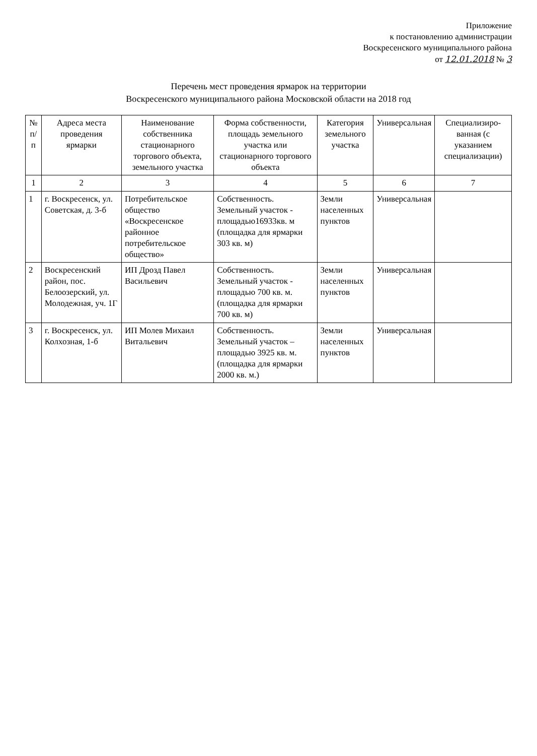Приложение
к постановлению администрации
Воскресенского муниципального района
от 12.01.2018 № 3
Перечень мест проведения ярмарок на территории
Воскресенского муниципального района Московской области на 2018 год
| № п/п | Адреса места проведения ярмарки | Наименование собственника стационарного торгового объекта, земельного участка | Форма собственности, площадь земельного участка или стационарного торгового объекта | Категория земельного участка | Универсальная | Специализиро-ванная (с указанием специализации) |
| --- | --- | --- | --- | --- | --- | --- |
| 1 | 2 | 3 | 4 | 5 | 6 | 7 |
| 1 | г. Воскресенск, ул. Советская, д. 3-б | Потребительское общество «Воскресенское районное потребительское общество» | Собственность. Земельный участок - площадью16933кв. м (площадка для ярмарки 303 кв. м) | Земли населенных пунктов | Универсальная | |
| 2 | Воскресенский район, пос. Белоозерский, ул. Молодежная, уч. 1Г | ИП Дрозд Павел Васильевич | Собственность. Земельный участок - площадью 700 кв. м. (площадка для ярмарки 700 кв. м) | Земли населенных пунктов | Универсальная | |
| 3 | г. Воскресенск, ул. Колхозная, 1-б | ИП Молев Михаил Витальевич | Собственность. Земельный участок – площадью 3925 кв. м. (площадка для ярмарки 2000 кв. м.) | Земли населенных пунктов | Универсальная | |